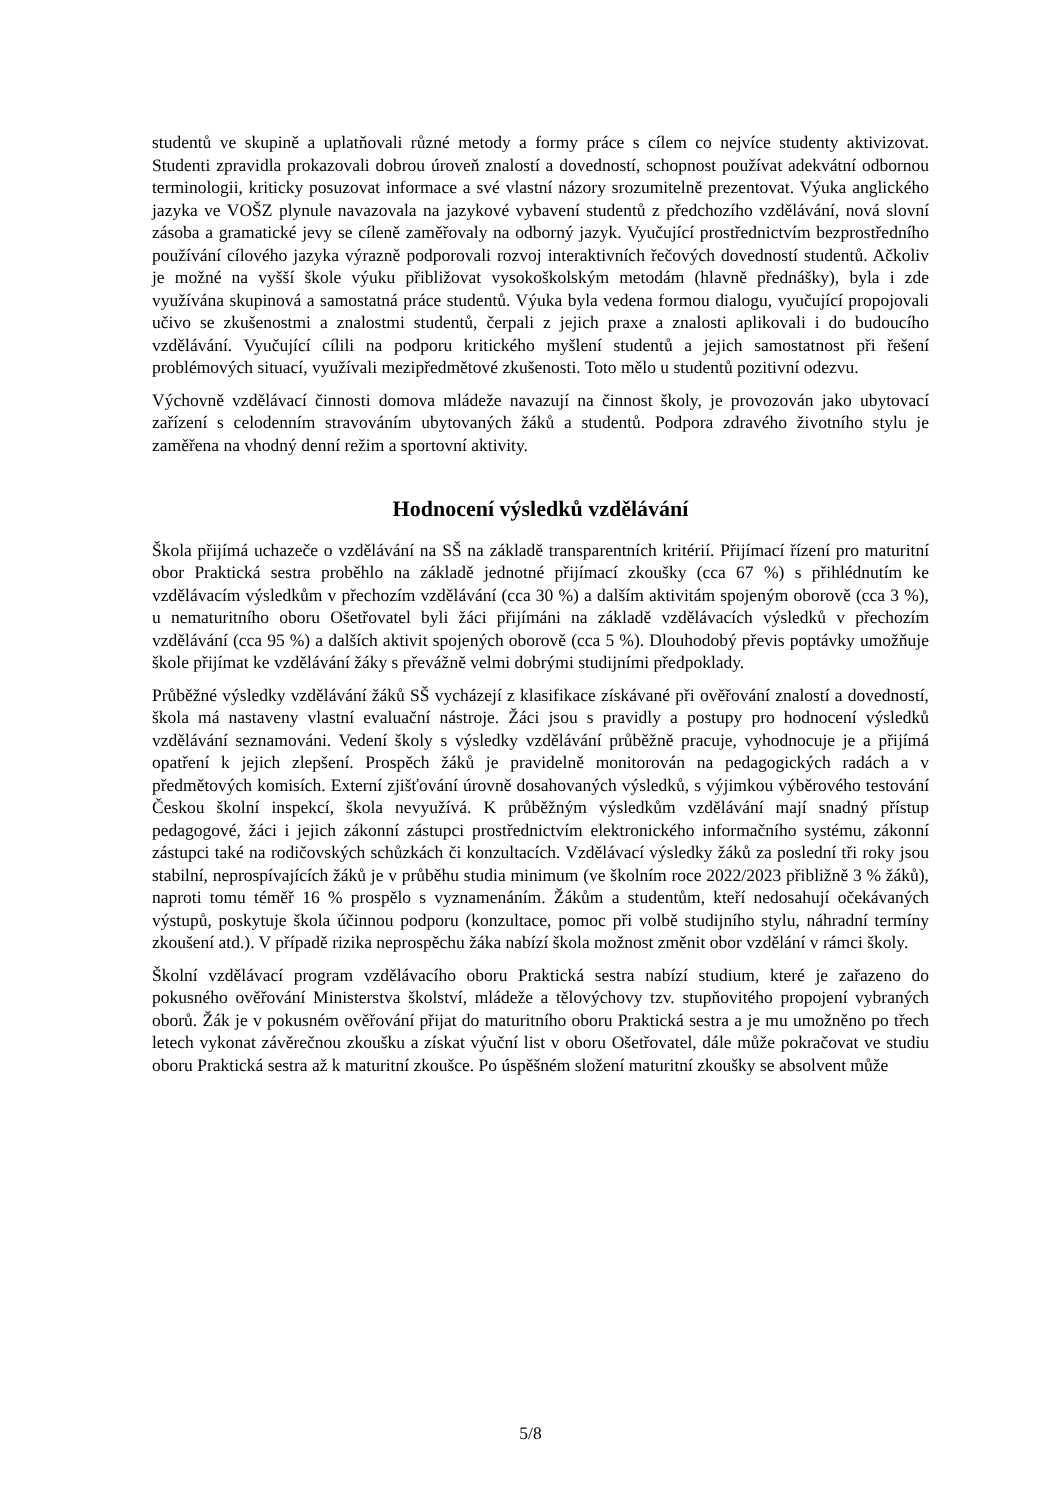studentů ve skupině a uplatňovali různé metody a formy práce s cílem co nejvíce studenty aktivizovat. Studenti zpravidla prokazovali dobrou úroveň znalostí a dovedností, schopnost používat adekvátní odbornou terminologii, kriticky posuzovat informace a své vlastní názory srozumitelně prezentovat. Výuka anglického jazyka ve VOŠZ plynule navazovala na jazykové vybavení studentů z předchozího vzdělávání, nová slovní zásoba a gramatické jevy se cíleně zaměřovaly na odborný jazyk. Vyučující prostřednictvím bezprostředního používání cílového jazyka výrazně podporovali rozvoj interaktivních řečových dovedností studentů. Ačkoliv je možné na vyšší škole výuku přibližovat vysokoškolským metodám (hlavně přednášky), byla i zde využívána skupinová a samostatná práce studentů. Výuka byla vedena formou dialogu, vyučující propojovali učivo se zkušenostmi a znalostmi studentů, čerpali z jejich praxe a znalosti aplikovali i do budoucího vzdělávání. Vyučující cílili na podporu kritického myšlení studentů a jejich samostatnost při řešení problémových situací, využívali mezipředmětové zkušenosti. Toto mělo u studentů pozitivní odezvu.
Výchovně vzdělávací činnosti domova mládeže navazují na činnost školy, je provozován jako ubytovací zařízení s celodenním stravováním ubytovaných žáků a studentů. Podpora zdravého životního stylu je zaměřena na vhodný denní režim a sportovní aktivity.
Hodnocení výsledků vzdělávání
Škola přijímá uchazeče o vzdělávání na SŠ na základě transparentních kritérií. Přijímací řízení pro maturitní obor Praktická sestra proběhlo na základě jednotné přijímací zkoušky (cca 67 %) s přihlédnutím ke vzdělávacím výsledkům v přechozím vzdělávání (cca 30 %) a dalším aktivitám spojeným oborově (cca 3 %), u nematuritního oboru Ošetřovatel byli žáci přijímáni na základě vzdělávacích výsledků v přechozím vzdělávání (cca 95 %) a dalších aktivit spojených oborově (cca 5 %). Dlouhodobý převis poptávky umožňuje škole přijímat ke vzdělávání žáky s převážně velmi dobrými studijními předpoklady.
Průběžné výsledky vzdělávání žáků SŠ vycházejí z klasifikace získávané při ověřování znalostí a dovedností, škola má nastaveny vlastní evaluační nástroje. Žáci jsou s pravidly a postupy pro hodnocení výsledků vzdělávání seznamováni. Vedení školy s výsledky vzdělávání průběžně pracuje, vyhodnocuje je a přijímá opatření k jejich zlepšení. Prospěch žáků je pravidelně monitorován na pedagogických radách a v předmětových komisích. Externí zjišťování úrovně dosahovaných výsledků, s výjimkou výběrového testování Českou školní inspekcí, škola nevyužívá. K průběžným výsledkům vzdělávání mají snadný přístup pedagogové, žáci i jejich zákonní zástupci prostřednictvím elektronického informačního systému, zákonní zástupci také na rodičovských schůzkách či konzultacích. Vzdělávací výsledky žáků za poslední tři roky jsou stabilní, neprospívajících žáků je v průběhu studia minimum (ve školním roce 2022/2023 přibližně 3 % žáků), naproti tomu téměř 16 % prospělo s vyznamenáním. Žákům a studentům, kteří nedosahují očekávaných výstupů, poskytuje škola účinnou podporu (konzultace, pomoc při volbě studijního stylu, náhradní termíny zkoušení atd.). V případě rizika neprospěchu žáka nabízí škola možnost změnit obor vzdělání v rámci školy.
Školní vzdělávací program vzdělávacího oboru Praktická sestra nabízí studium, které je zařazeno do pokusného ověřování Ministerstva školství, mládeže a tělovýchovy tzv. stupňovitého propojení vybraných oborů. Žák je v pokusném ověřování přijat do maturitního oboru Praktická sestra a je mu umožněno po třech letech vykonat závěrečnou zkoušku a získat výuční list v oboru Ošetřovatel, dále může pokračovat ve studiu oboru Praktická sestra až k maturitní zkoušce. Po úspěšném složení maturitní zkoušky se absolvent může
5/8